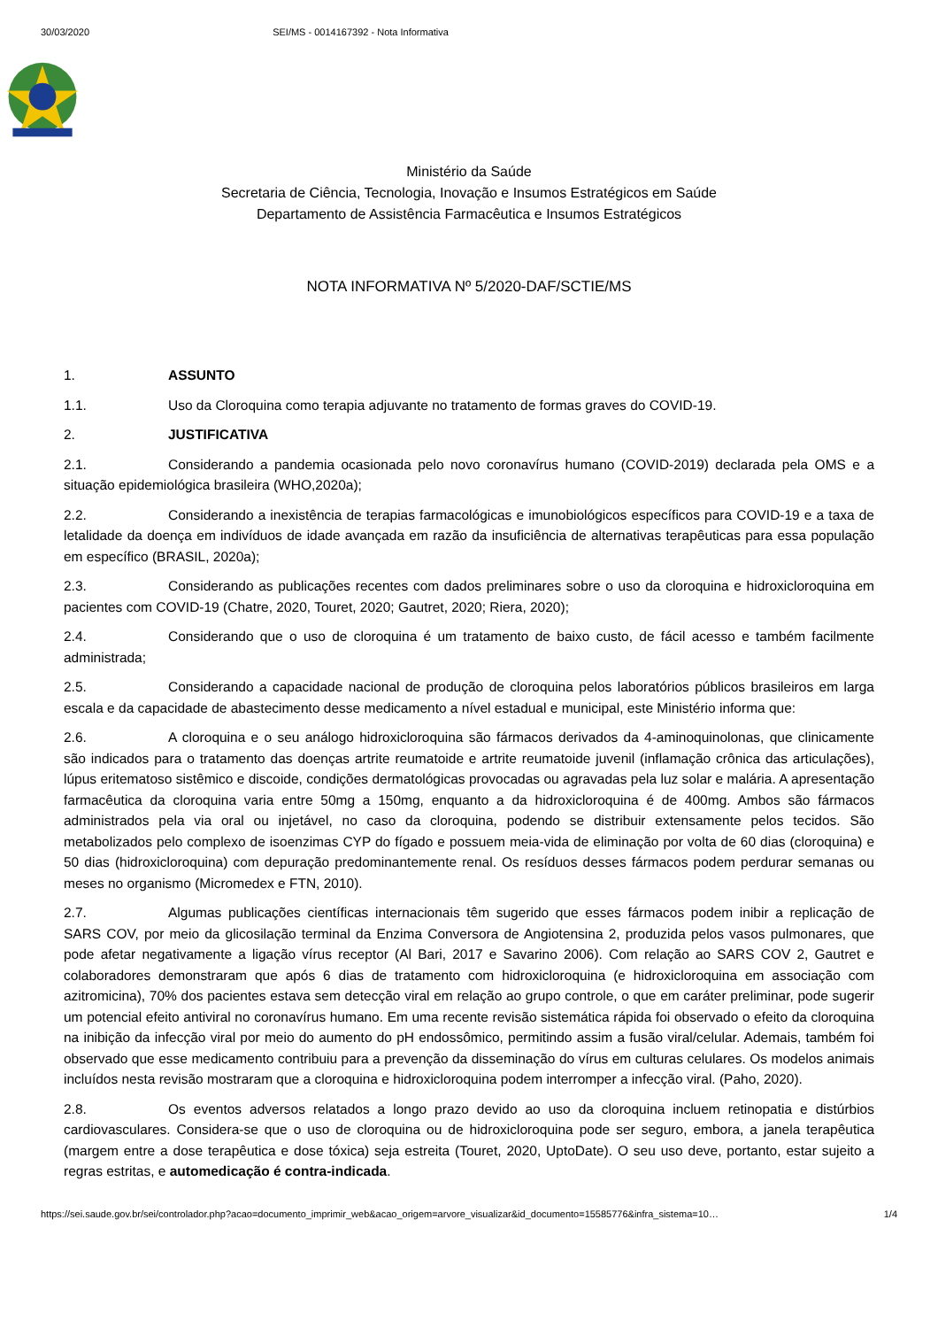30/03/2020 SEI/MS - 0014167392 - Nota Informativa
Ministério da Saúde
Secretaria de Ciência, Tecnologia, Inovação e Insumos Estratégicos em Saúde
Departamento de Assistência Farmacêutica e Insumos Estratégicos
NOTA INFORMATIVA Nº 5/2020-DAF/SCTIE/MS
1. ASSUNTO
1.1. Uso da Cloroquina como terapia adjuvante no tratamento de formas graves do COVID-19.
2. JUSTIFICATIVA
2.1. Considerando a pandemia ocasionada pelo novo coronavírus humano (COVID-2019) declarada pela OMS e a situação epidemiológica brasileira (WHO,2020a);
2.2. Considerando a inexistência de terapias farmacológicas e imunobiológicos específicos para COVID-19 e a taxa de letalidade da doença em indivíduos de idade avançada em razão da insuficiência de alternativas terapêuticas para essa população em específico (BRASIL, 2020a);
2.3. Considerando as publicações recentes com dados preliminares sobre o uso da cloroquina e hidroxicloroquina em pacientes com COVID-19 (Chatre, 2020, Touret, 2020; Gautret, 2020; Riera, 2020);
2.4. Considerando que o uso de cloroquina é um tratamento de baixo custo, de fácil acesso e também facilmente administrada;
2.5. Considerando a capacidade nacional de produção de cloroquina pelos laboratórios públicos brasileiros em larga escala e da capacidade de abastecimento desse medicamento a nível estadual e municipal, este Ministério informa que:
2.6. A cloroquina e o seu análogo hidroxicloroquina são fármacos derivados da 4-aminoquinolonas, que clinicamente são indicados para o tratamento das doenças artrite reumatoide e artrite reumatoide juvenil (inflamação crônica das articulações), lúpus eritematoso sistêmico e discoide, condições dermatológicas provocadas ou agravadas pela luz solar e malária. A apresentação farmacêutica da cloroquina varia entre 50mg a 150mg, enquanto a da hidroxicloroquina é de 400mg. Ambos são fármacos administrados pela via oral ou injetável, no caso da cloroquina, podendo se distribuir extensamente pelos tecidos. São metabolizados pelo complexo de isoenzimas CYP do fígado e possuem meia-vida de eliminação por volta de 60 dias (cloroquina) e 50 dias (hidroxicloroquina) com depuração predominantemente renal. Os resíduos desses fármacos podem perdurar semanas ou meses no organismo (Micromedex e FTN, 2010).
2.7. Algumas publicações científicas internacionais têm sugerido que esses fármacos podem inibir a replicação de SARS COV, por meio da glicosilação terminal da Enzima Conversora de Angiotensina 2, produzida pelos vasos pulmonares, que pode afetar negativamente a ligação vírus receptor (Al Bari, 2017 e Savarino 2006). Com relação ao SARS COV 2, Gautret e colaboradores demonstraram que após 6 dias de tratamento com hidroxicloroquina (e hidroxicloroquina em associação com azitromicina), 70% dos pacientes estava sem detecção viral em relação ao grupo controle, o que em caráter preliminar, pode sugerir um potencial efeito antiviral no coronavírus humano. Em uma recente revisão sistemática rápida foi observado o efeito da cloroquina na inibição da infecção viral por meio do aumento do pH endossômico, permitindo assim a fusão viral/celular. Ademais, também foi observado que esse medicamento contribuiu para a prevenção da disseminação do vírus em culturas celulares. Os modelos animais incluídos nesta revisão mostraram que a cloroquina e hidroxicloroquina podem interromper a infecção viral. (Paho, 2020).
2.8. Os eventos adversos relatados a longo prazo devido ao uso da cloroquina incluem retinopatia e distúrbios cardiovasculares. Considera-se que o uso de cloroquina ou de hidroxicloroquina pode ser seguro, embora, a janela terapêutica (margem entre a dose terapêutica e dose tóxica) seja estreita (Touret, 2020, UptoDate). O seu uso deve, portanto, estar sujeito a regras estritas, e automedicação é contra-indicada.
https://sei.saude.gov.br/sei/controlador.php?acao=documento_imprimir_web&acao_origem=arvore_visualizar&id_documento=15585776&infra_sistema=10… 1/4